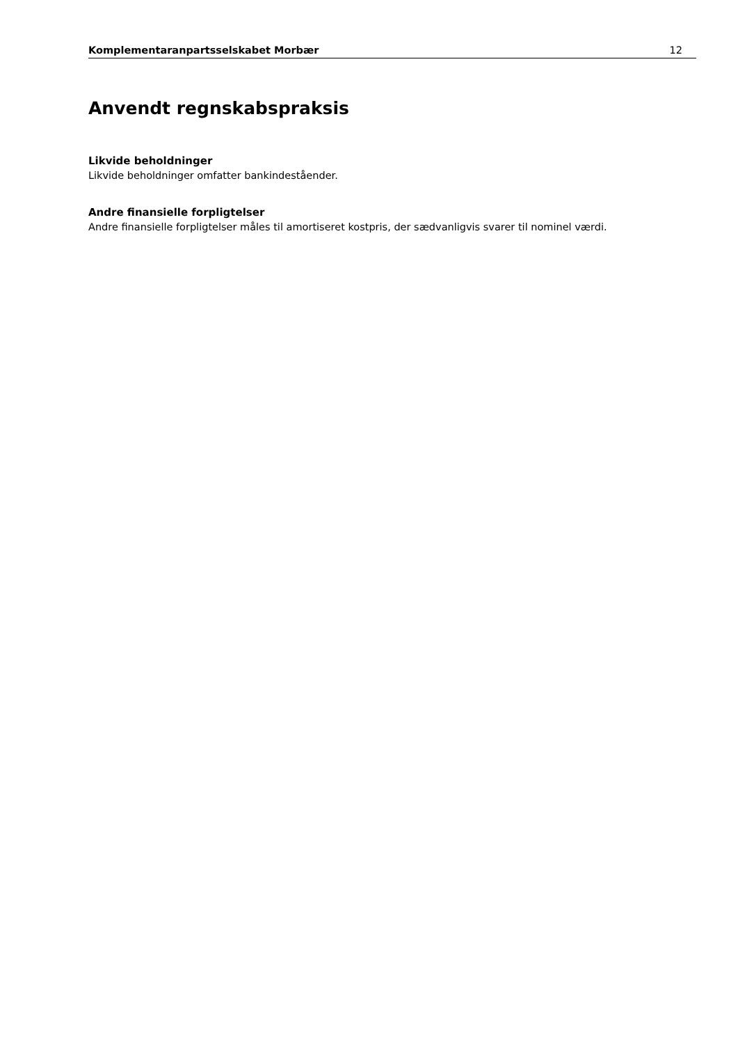Komplementaranpartsselskabet Morbær 12
Anvendt regnskabspraksis
Likvide beholdninger
Likvide beholdninger omfatter bankindeståender.
Andre finansielle forpligtelser
Andre finansielle forpligtelser måles til amortiseret kostpris, der sædvanligvis svarer til nominel værdi.